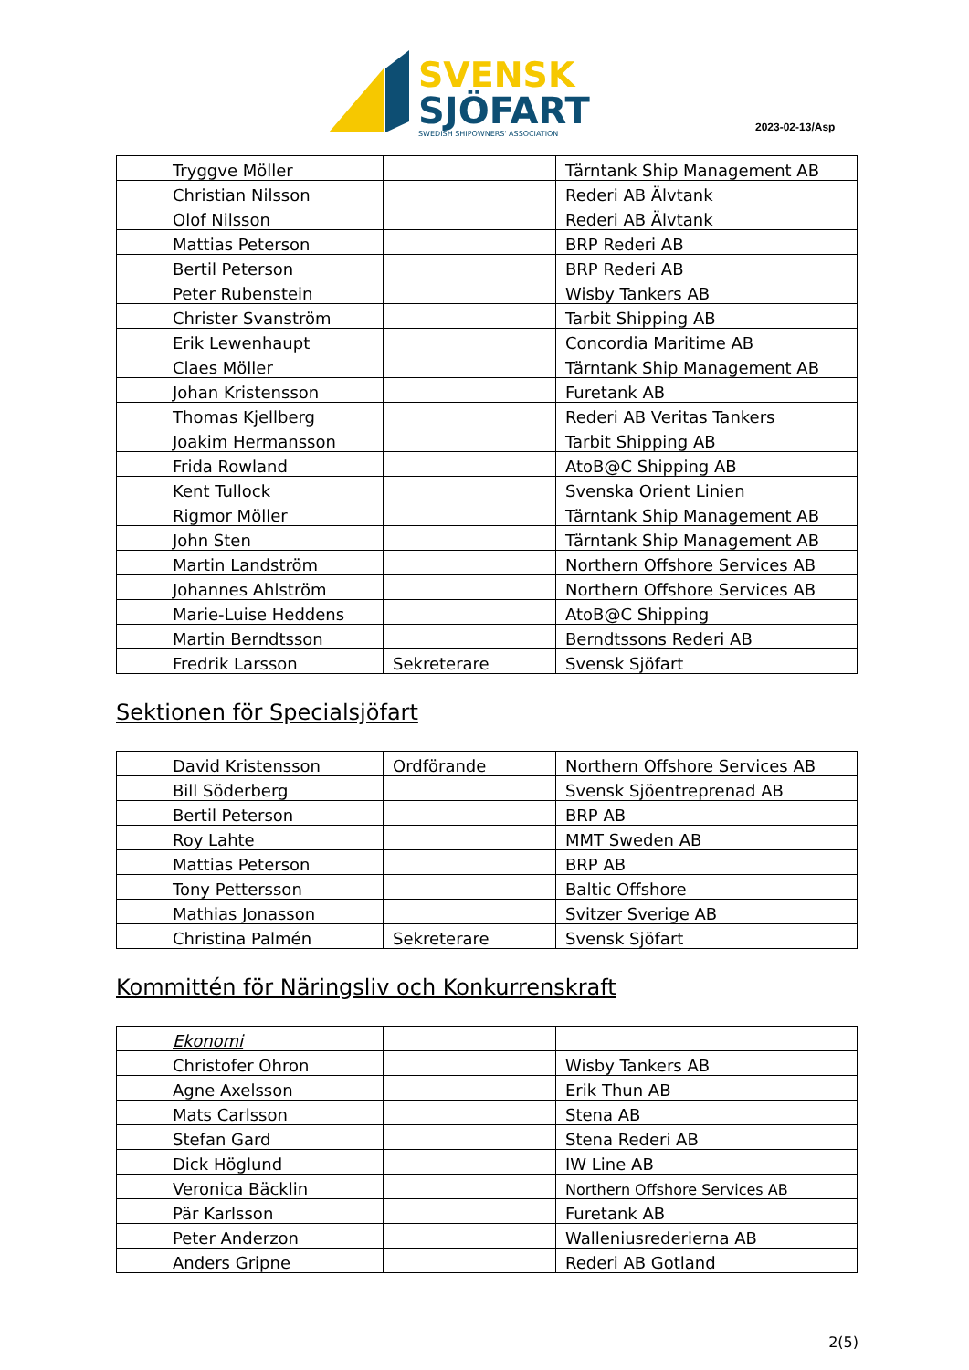SVENSK
SJÖFART
SWEDISH SHIPOWNERS' ASSOCIATION
2023-02-13/Asp
| | Tryggve Möller | | Tärntank Ship Management AB |
| | Christian Nilsson | | Rederi AB Älvtank |
| | Olof Nilsson | | Rederi AB Älvtank |
| | Mattias Peterson | | BRP Rederi AB |
| | Bertil Peterson | | BRP Rederi AB |
| | Peter Rubenstein | | Wisby Tankers AB |
| | Christer Svanström | | Tarbit Shipping AB |
| | Erik Lewenhaupt | | Concordia Maritime AB |
| | Claes Möller | | Tärntank Ship Management AB |
| | Johan Kristensson | | Furetank AB |
| | Thomas Kjellberg | | Rederi AB Veritas Tankers |
| | Joakim Hermansson | | Tarbit Shipping AB |
| | Frida Rowland | | AtoB@C Shipping AB |
| | Kent Tullock | | Svenska Orient Linien |
| | Rigmor Möller | | Tärntank Ship Management AB |
| | John Sten | | Tärntank Ship Management AB |
| | Martin Landström | | Northern Offshore Services AB |
| | Johannes Ahlström | | Northern Offshore Services AB |
| | Marie-Luise Heddens | | AtoB@C Shipping |
| | Martin Berndtsson | | Berndtssons Rederi AB |
| | Fredrik Larsson | Sekreterare | Svensk Sjöfart |
Sektionen för Specialsjöfart
| | David Kristensson | Ordförande | Northern Offshore Services AB |
| | Bill Söderberg | | Svensk Sjöentreprenad AB |
| | Bertil Peterson | | BRP AB |
| | Roy Lahte | | MMT Sweden AB |
| | Mattias Peterson | | BRP AB |
| | Tony Pettersson | | Baltic Offshore |
| | Mathias Jonasson | | Svitzer Sverige AB |
| | Christina Palmén | Sekreterare | Svensk Sjöfart |
Kommittén för Näringsliv och Konkurrenskraft
| | Ekonomi | | |
| | Christofer Ohron | | Wisby Tankers AB |
| | Agne Axelsson | | Erik Thun AB |
| | Mats Carlsson | | Stena AB |
| | Stefan Gard | | Stena Rederi AB |
| | Dick Höglund | | IW Line AB |
| | Veronica Bäcklin | | Northern Offshore Services AB |
| | Pär Karlsson | | Furetank AB |
| | Peter Anderzon | | Walleniusrederierna AB |
| | Anders Gripne | | Rederi AB Gotland |
2(5)